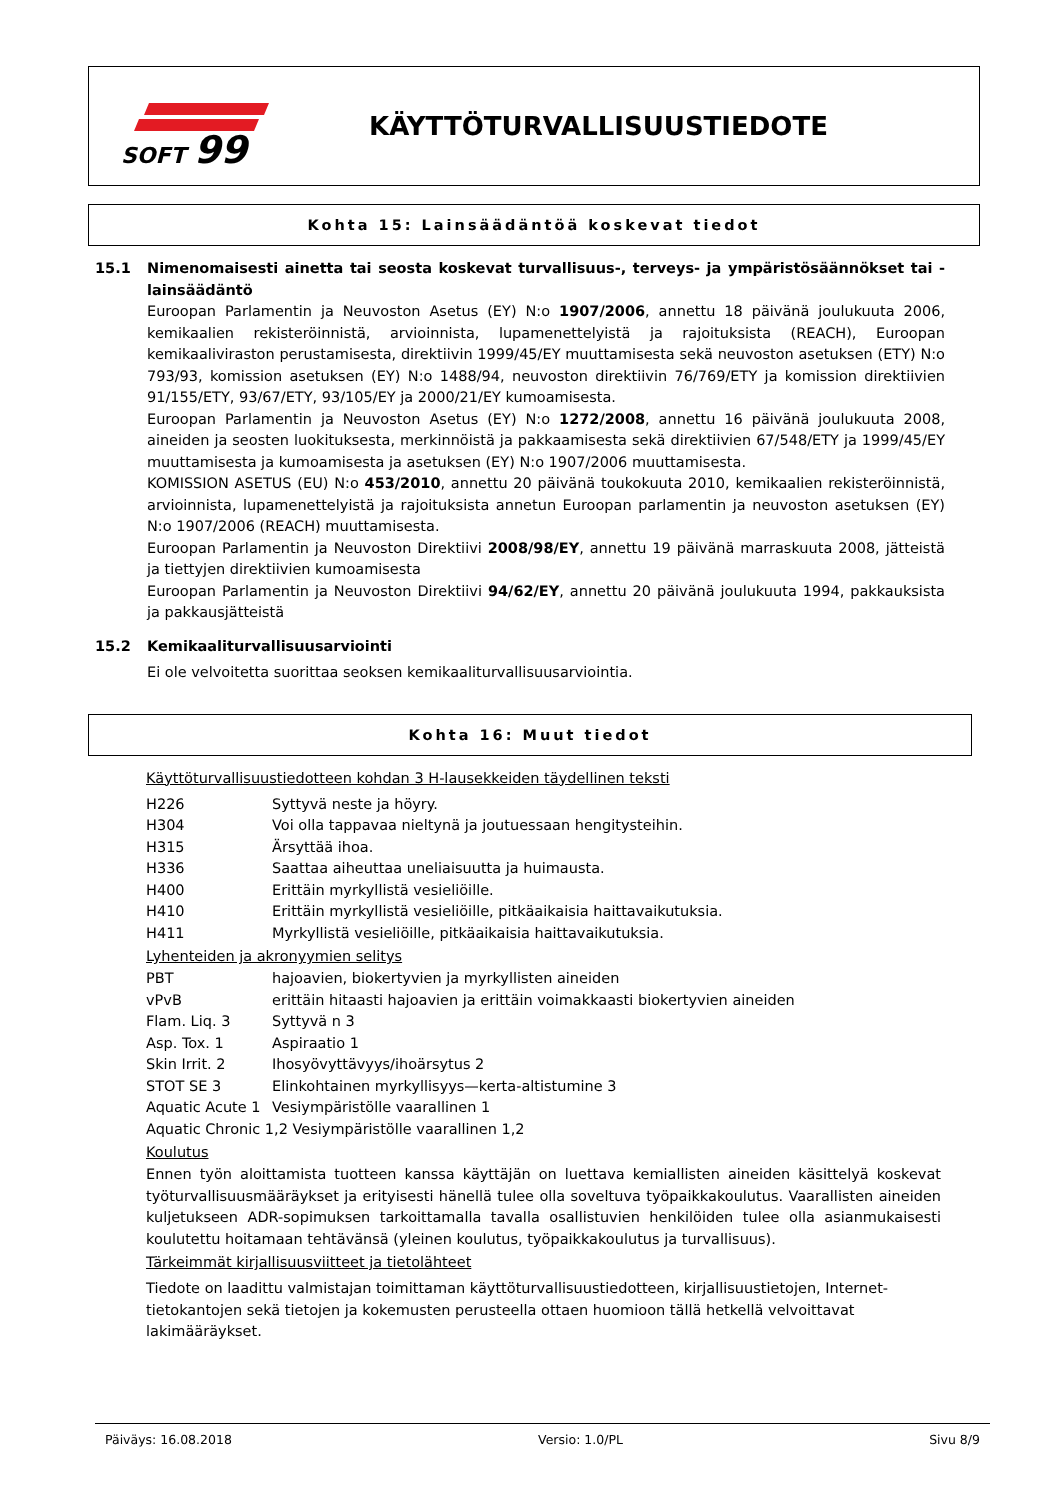SOFT
99
KÄYTTÖTURVALLISUUSTIEDOTE
Kohta 15: Lainsäädäntöä koskevat tiedot
15.1 Nimenomaisesti ainetta tai seosta koskevat turvallisuus-, terveys- ja ympäristösäännökset tai -lainsäädäntö
Euroopan Parlamentin ja Neuvoston Asetus (EY) N:o 1907/2006, annettu 18 päivänä joulukuuta 2006, kemikaalien rekisteröinnistä, arvioinnista, lupamenettelyistä ja rajoituksista (REACH), Euroopan kemikaaliviraston perustamisesta, direktiivin 1999/45/EY muuttamisesta sekä neuvoston asetuksen (ETY) N:o 793/93, komission asetuksen (EY) N:o 1488/94, neuvoston direktiivin 76/769/ETY ja komission direktiivien 91/155/ETY, 93/67/ETY, 93/105/EY ja 2000/21/EY kumoamisesta.
Euroopan Parlamentin ja Neuvoston Asetus (EY) N:o 1272/2008, annettu 16 päivänä joulukuuta 2008, aineiden ja seosten luokituksesta, merkinnöistä ja pakkaamisesta sekä direktiivien 67/548/ETY ja 1999/45/EY muuttamisesta ja kumoamisesta ja asetuksen (EY) N:o 1907/2006 muuttamisesta.
KOMISSION ASETUS (EU) N:o 453/2010, annettu 20 päivänä toukokuuta 2010, kemikaalien rekisteröinnistä, arvioinnista, lupamenettelyistä ja rajoituksista annetun Euroopan parlamentin ja neuvoston asetuksen (EY) N:o 1907/2006 (REACH) muuttamisesta.
Euroopan Parlamentin ja Neuvoston Direktiivi 2008/98/EY, annettu 19 päivänä marraskuuta 2008, jätteistä ja tiettyjen direktiivien kumoamisesta
Euroopan Parlamentin ja Neuvoston Direktiivi 94/62/EY, annettu 20 päivänä joulukuuta 1994, pakkauksista ja pakkausjätteistä
15.2 Kemikaaliturvallisuusarviointi
Ei ole velvoitetta suorittaa seoksen kemikaaliturvallisuusarviointia.
Kohta 16: Muut tiedot
Käyttöturvallisuustiedotteen kohdan 3 H-lausekkeiden täydellinen teksti
| H226 | Syttyvä neste ja höyry. |
| H304 | Voi olla tappavaa nieltynä ja joutuessaan hengitysteihin. |
| H315 | Ärsyttää ihoa. |
| H336 | Saattaa aiheuttaa uneliaisuutta ja huimausta. |
| H400 | Erittäin myrkyllistä vesieliöille. |
| H410 | Erittäin myrkyllistä vesieliöille, pitkäaikaisia haittavaikutuksia. |
| H411 | Myrkyllistä vesieliöille, pitkäaikaisia haittavaikutuksia. |
Lyhenteiden ja akronyymien selitys
| PBT | hajoavien, biokertyvien ja myrkyllisten aineiden |
| vPvB | erittäin hitaasti hajoavien ja erittäin voimakkaasti biokertyvien aineiden |
| Flam. Liq. 3 | Syttyvä n 3 |
| Asp. Tox. 1 | Aspiraatio 1 |
| Skin Irrit. 2 | Ihosyövyttävyys/ihoärsytus 2 |
| STOT SE 3 | Elinkohtainen myrkyllisyys—kerta-altistumine 3 |
| Aquatic Acute 1 | Vesiympäristölle vaarallinen 1 |
| Aquatic Chronic 1,2 Vesiympäristölle vaarallinen 1,2 | |
Koulutus
Ennen työn aloittamista tuotteen kanssa käyttäjän on luettava kemiallisten aineiden käsittelyä koskevat työturvallisuusmääräykset ja erityisesti hänellä tulee olla soveltuva työpaikkakoulutus. Vaarallisten aineiden kuljetukseen ADR-sopimuksen tarkoittamalla tavalla osallistuvien henkilöiden tulee olla asianmukaisesti koulutettu hoitamaan tehtävänsä (yleinen koulutus, työpaikkakoulutus ja turvallisuus).
Tärkeimmät kirjallisuusviitteet ja tietolähteet
Tiedote on laadittu valmistajan toimittaman käyttöturvallisuustiedotteen, kirjallisuustietojen, Internet-tietokantojen sekä tietojen ja kokemusten perusteella ottaen huomioon tällä hetkellä velvoittavat lakimääräykset.
Päiväys: 16.08.2018 Versio: 1.0/PL Sivu 8/9